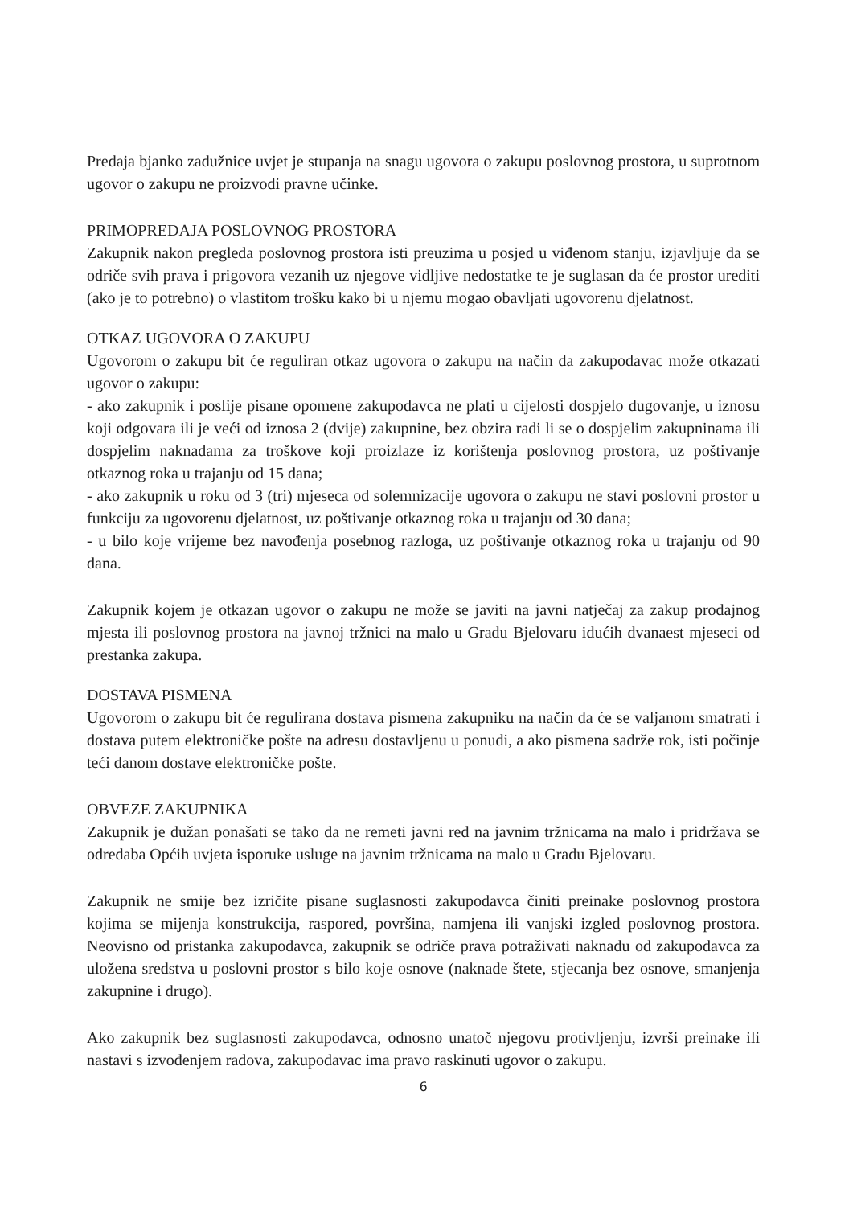Predaja bjanko zadužnice uvjet je stupanja na snagu ugovora o zakupu poslovnog prostora, u suprotnom ugovor o zakupu ne proizvodi pravne učinke.
PRIMOPREDAJA POSLOVNOG PROSTORA
Zakupnik nakon pregleda poslovnog prostora isti preuzima u posjed u viđenom stanju, izjavljuje da se odriče svih prava i prigovora vezanih uz njegove vidljive nedostatke te je suglasan da će prostor urediti (ako je to potrebno) o vlastitom trošku kako bi u njemu mogao obavljati ugovorenu djelatnost.
OTKAZ UGOVORA O ZAKUPU
Ugovorom o zakupu bit će reguliran otkaz ugovora o zakupu na način da zakupodavac može otkazati ugovor o zakupu:
- ako zakupnik i poslije pisane opomene zakupodavca ne plati u cijelosti dospjelo dugovanje, u iznosu koji odgovara ili je veći od iznosa 2 (dvije) zakupnine, bez obzira radi li se o dospjelim zakupninama ili dospjelim naknadama za troškove koji proizlaze iz korištenja poslovnog prostora, uz poštivanje otkaznog roka u trajanju od 15 dana;
- ako zakupnik u roku od 3 (tri) mjeseca od solemnizacije ugovora o zakupu ne stavi poslovni prostor u funkciju za ugovorenu djelatnost, uz poštivanje otkaznog roka u trajanju od 30 dana;
- u bilo koje vrijeme bez navođenja posebnog razloga, uz poštivanje otkaznog roka u trajanju od 90 dana.
Zakupnik kojem je otkazan ugovor o zakupu ne može se javiti na javni natječaj za zakup prodajnog mjesta ili poslovnog prostora na javnoj tržnici na malo u Gradu Bjelovaru idućih dvanaest mjeseci od prestanka zakupa.
DOSTAVA PISMENA
Ugovorom o zakupu bit će regulirana dostava pismena zakupniku na način da će se valjanom smatrati i dostava putem elektroničke pošte na adresu dostavljenu u ponudi, a ako pismena sadrže rok, isti počinje teći danom dostave elektroničke pošte.
OBVEZE ZAKUPNIKA
Zakupnik je dužan ponašati se tako da ne remeti javni red na javnim tržnicama na malo i pridržava se odredaba Općih uvjeta isporuke usluge na javnim tržnicama na malo u Gradu Bjelovaru.
Zakupnik ne smije bez izričite pisane suglasnosti zakupodavca činiti preinake poslovnog prostora kojima se mijenja konstrukcija, raspored, površina, namjena ili vanjski izgled poslovnog prostora. Neovisno od pristanka zakupodavca, zakupnik se odriče prava potraživati naknadu od zakupodavca za uložena sredstva u poslovni prostor s bilo koje osnove (naknade štete, stjecanja bez osnove, smanjenja zakupnine i drugo).
Ako zakupnik bez suglasnosti zakupodavca, odnosno unatoč njegovu protivljenju, izvrši preinake ili nastavi s izvođenjem radova, zakupodavac ima pravo raskinuti ugovor o zakupu.
6